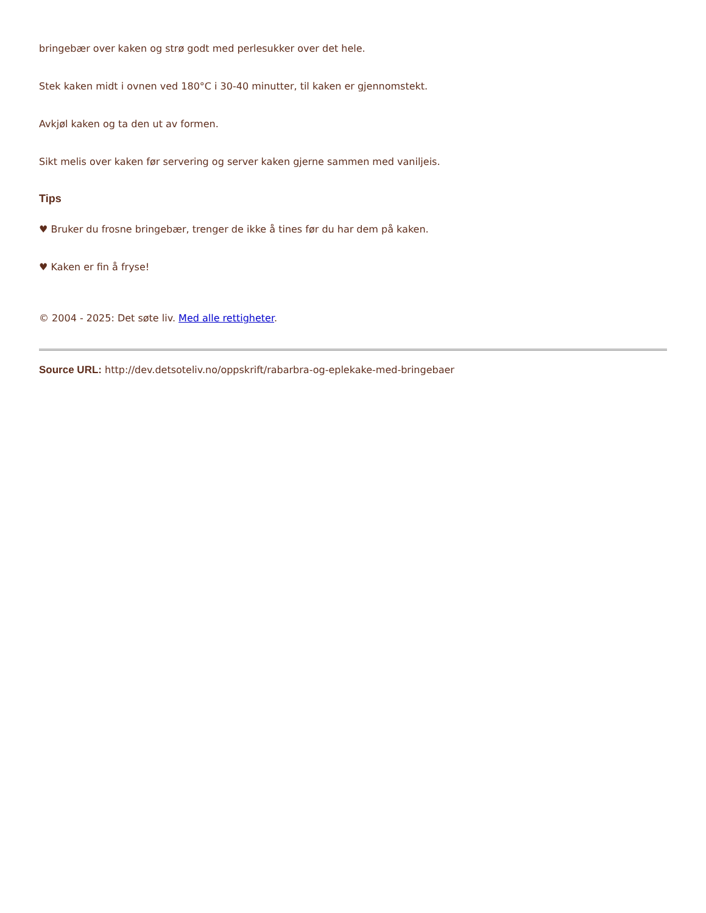bringebær over kaken og strø godt med perlesukker over det hele.
Stek kaken midt i ovnen ved 180°C i 30-40 minutter, til kaken er gjennomstekt.
Avkjøl kaken og ta den ut av formen.
Sikt melis over kaken før servering og server kaken gjerne sammen med vaniljeis.
Tips
♥ Bruker du frosne bringebær, trenger de ikke å tines før du har dem på kaken.
♥ Kaken er fin å fryse!
© 2004 - 2025: Det søte liv. Med alle rettigheter.
Source URL: http://dev.detsoteliv.no/oppskrift/rabarbra-og-eplekake-med-bringebaer